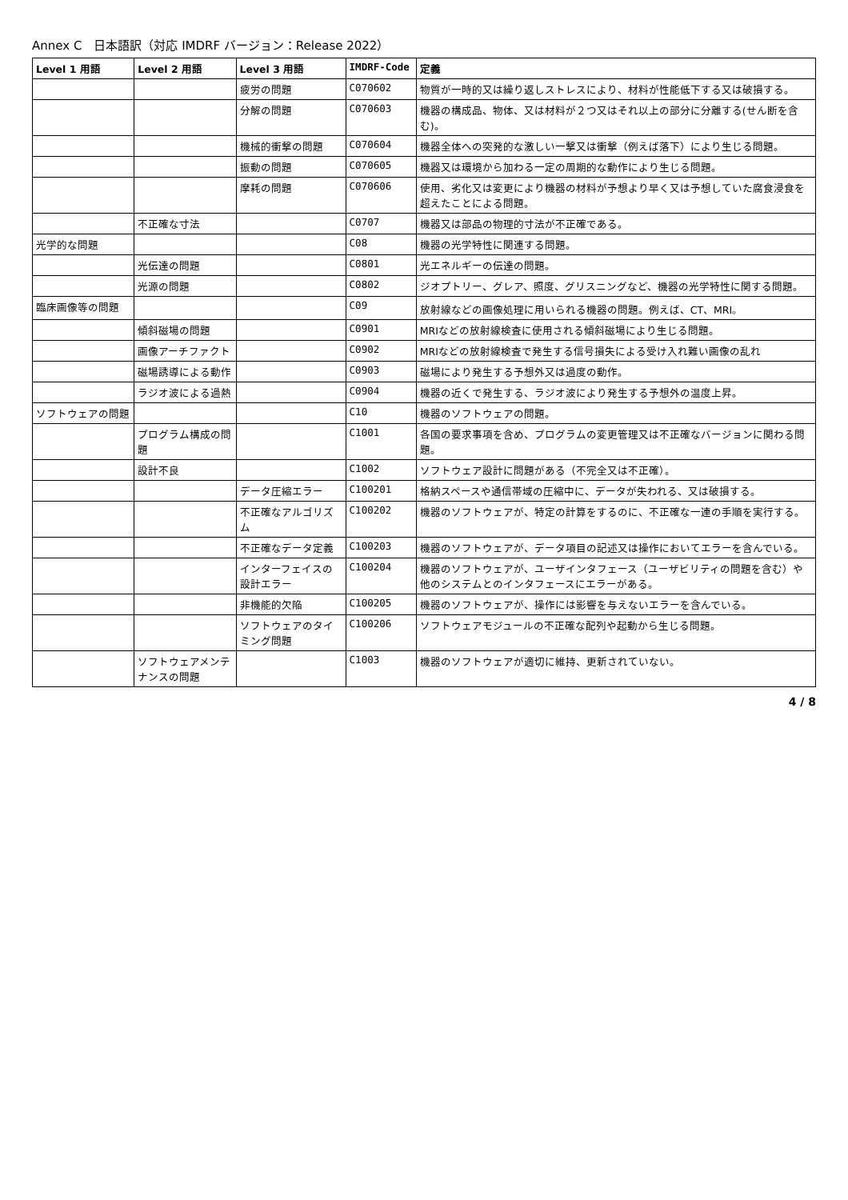Annex C　日本語訳（対応 IMDRF バージョン：Release 2022）
| Level 1 用語 | Level 2 用語 | Level 3 用語 | IMDRF-Code | 定義 |
| --- | --- | --- | --- | --- |
| | | 疲労の問題 | C070602 | 物質が一時的又は繰り返しストレスにより、材料が性能低下する又は破損する。 |
| | | 分解の問題 | C070603 | 機器の構成品、物体、又は材料が２つ又はそれ以上の部分に分離する(せん断を含む)。 |
| | | 機械的衝撃の問題 | C070604 | 機器全体への突発的な激しい一撃又は衝撃（例えば落下）により生じる問題。 |
| | | 振動の問題 | C070605 | 機器又は環境から加わる一定の周期的な動作により生じる問題。 |
| | | 摩耗の問題 | C070606 | 使用、劣化又は変更により機器の材料が予想より早く又は予想していた腐食浸食を超えたことによる問題。 |
| | 不正確な寸法 | | C0707 | 機器又は部品の物理的寸法が不正確である。 |
| 光学的な問題 | | | C08 | 機器の光学特性に関連する問題。 |
| | 光伝達の問題 | | C0801 | 光エネルギーの伝達の問題。 |
| | 光源の問題 | | C0802 | ジオプトリー、グレア、照度、グリスニングなど、機器の光学特性に関する問題。 |
| 臨床画像等の問題 | | | C09 | 放射線などの画像処理に用いられる機器の問題。例えば、CT、MRI。 |
| | 傾斜磁場の問題 | | C0901 | MRIなどの放射線検査に使用される傾斜磁場により生じる問題。 |
| | 画像アーチファクト | | C0902 | MRIなどの放射線検査で発生する信号損失による受け入れ難い画像の乱れ |
| | 磁場誘導による動作 | | C0903 | 磁場により発生する予想外又は過度の動作。 |
| | ラジオ波による過熱 | | C0904 | 機器の近くで発生する、ラジオ波により発生する予想外の温度上昇。 |
| ソフトウェアの問題 | | | C10 | 機器のソフトウェアの問題。 |
| | プログラム構成の問題 | | C1001 | 各国の要求事項を含め、プログラムの変更管理又は不正確なバージョンに関わる問題。 |
| | 設計不良 | | C1002 | ソフトウェア設計に問題がある（不完全又は不正確）。 |
| | | データ圧縮エラー | C100201 | 格納スペースや通信帯域の圧縮中に、データが失われる、又は破損する。 |
| | | 不正確なアルゴリズム | C100202 | 機器のソフトウェアが、特定の計算をするのに、不正確な一連の手順を実行する。 |
| | | 不正確なデータ定義 | C100203 | 機器のソフトウェアが、データ項目の記述又は操作においてエラーを含んでいる。 |
| | | インターフェイスの設計エラー | C100204 | 機器のソフトウェアが、ユーザインタフェース（ユーザビリティの問題を含む）や他のシステムとのインタフェースにエラーがある。 |
| | | 非機能的欠陥 | C100205 | 機器のソフトウェアが、操作には影響を与えないエラーを含んでいる。 |
| | | ソフトウェアのタイミング問題 | C100206 | ソフトウェアモジュールの不正確な配列や起動から生じる問題。 |
| | ソフトウェアメンテナンスの問題 | | C1003 | 機器のソフトウェアが適切に維持、更新されていない。 |
4 / 8